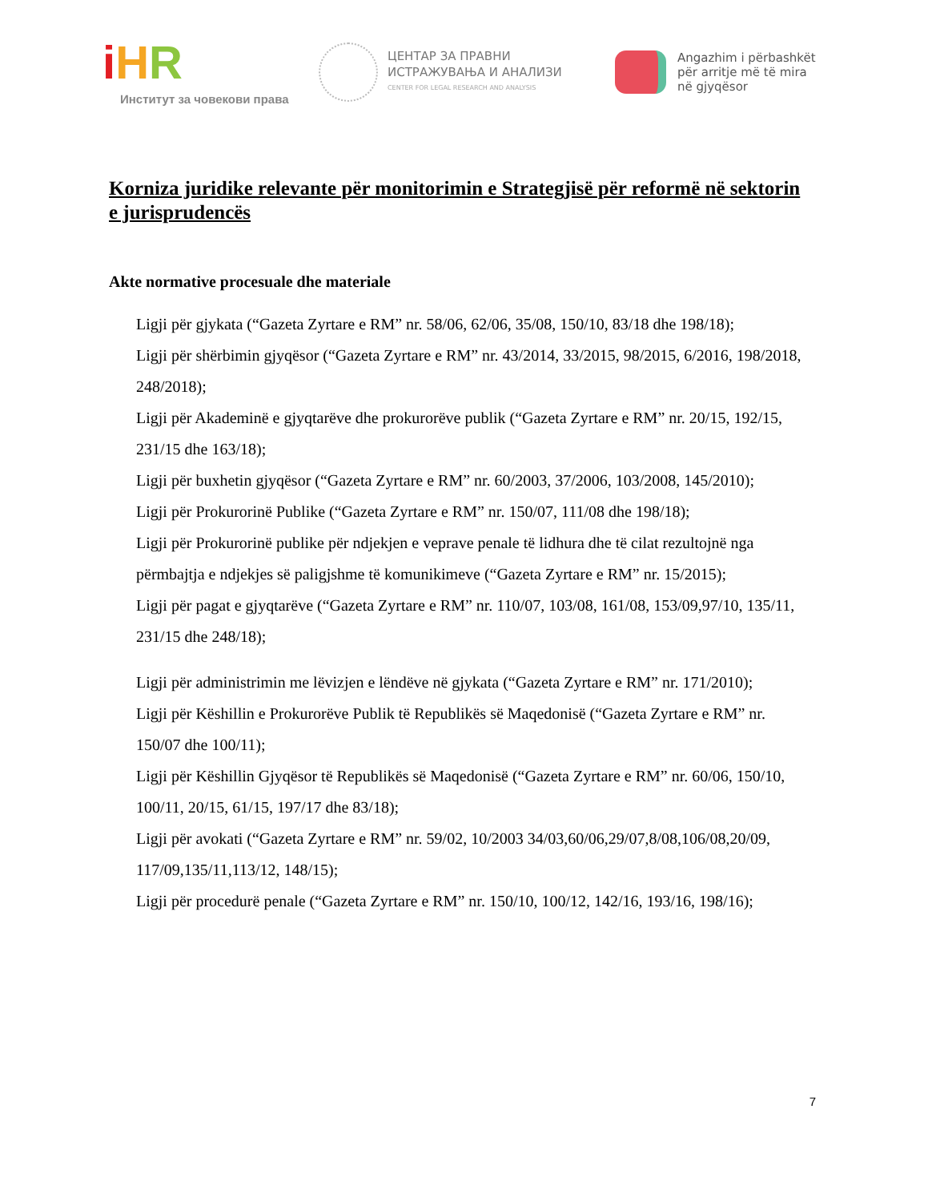iHR
Институт за човекови права
ЦЕНТАР ЗА ПРАВНИ
ИСТРАЖУВАЊА И АНАЛИЗИ
CENTER FOR LEGAL RESEARCH AND ANALYSIS
Angazhim i përbashkët
për arritje më të mira
në gjyqësor
Korniza juridike relevante për monitorimin e Strategjisë për reformë në sektorin e jurisprudencës
Akte normative procesuale dhe materiale
Ligji për gjykata (“Gazeta Zyrtare e RM” nr. 58/06, 62/06, 35/08, 150/10, 83/18 dhe 198/18);
Ligji për shërbimin gjyqësor (“Gazeta Zyrtare e RM” nr. 43/2014, 33/2015, 98/2015, 6/2016, 198/2018, 248/2018);
Ligji për Akademinë e gjyqtarëve dhe prokurorëve publik (“Gazeta Zyrtare e RM” nr. 20/15, 192/15, 231/15 dhe 163/18);
Ligji për buxhetin gjyqësor (“Gazeta Zyrtare e RM” nr. 60/2003, 37/2006, 103/2008, 145/2010);
Ligji për Prokurorinë Publike (“Gazeta Zyrtare e RM” nr. 150/07, 111/08 dhe 198/18);
Ligji për Prokurorinë publike për ndjekjen e veprave penale të lidhura dhe të cilat rezultojnë nga përmbajtja e ndjekjes së paligjshme të komunikimeve (“Gazeta Zyrtare e RM” nr. 15/2015);
Ligji për pagat e gjyqtarëve (“Gazeta Zyrtare e RM” nr. 110/07, 103/08, 161/08, 153/09,97/10, 135/11, 231/15 dhe 248/18);
Ligji për administrimin me lëvizjen e lëndëve në gjykata (“Gazeta Zyrtare e RM” nr. 171/2010);
Ligji për Këshillin e Prokurorëve Publik të Republikës së Maqedonisë (“Gazeta Zyrtare e RM” nr. 150/07 dhe 100/11);
Ligji për Këshillin Gjyqësor të Republikës së Maqedonisë (“Gazeta Zyrtare e RM” nr. 60/06, 150/10, 100/11, 20/15, 61/15, 197/17 dhe 83/18);
Ligji për avokati (“Gazeta Zyrtare e RM” nr. 59/02, 10/2003 34/03,60/06,29/07,8/08,106/08,20/09, 117/09,135/11,113/12, 148/15);
Ligji për procedurë penale (“Gazeta Zyrtare e RM” nr. 150/10, 100/12, 142/16, 193/16, 198/16);
7